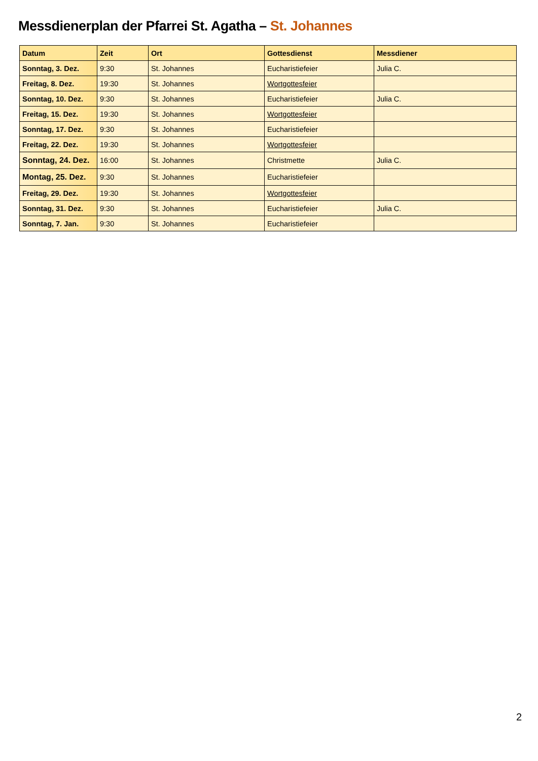Messdienerplan der Pfarrei St. Agatha – St. Johannes
| Datum | Zeit | Ort | Gottesdienst | Messdiener |
| --- | --- | --- | --- | --- |
| Sonntag, 3. Dez. | 9:30 | St. Johannes | Eucharistiefeier | Julia C. |
| Freitag, 8. Dez. | 19:30 | St. Johannes | Wortgottesfeier | |
| Sonntag, 10. Dez. | 9:30 | St. Johannes | Eucharistiefeier | Julia C. |
| Freitag, 15. Dez. | 19:30 | St. Johannes | Wortgottesfeier | |
| Sonntag, 17. Dez. | 9:30 | St. Johannes | Eucharistiefeier | |
| Freitag, 22. Dez. | 19:30 | St. Johannes | Wortgottesfeier | |
| Sonntag, 24. Dez. | 16:00 | St. Johannes | Christmette | Julia C. |
| Montag, 25. Dez. | 9:30 | St. Johannes | Eucharistiefeier | |
| Freitag, 29. Dez. | 19:30 | St. Johannes | Wortgottesfeier | |
| Sonntag, 31. Dez. | 9:30 | St. Johannes | Eucharistiefeier | Julia C. |
| Sonntag, 7. Jan. | 9:30 | St. Johannes | Eucharistiefeier | |
2